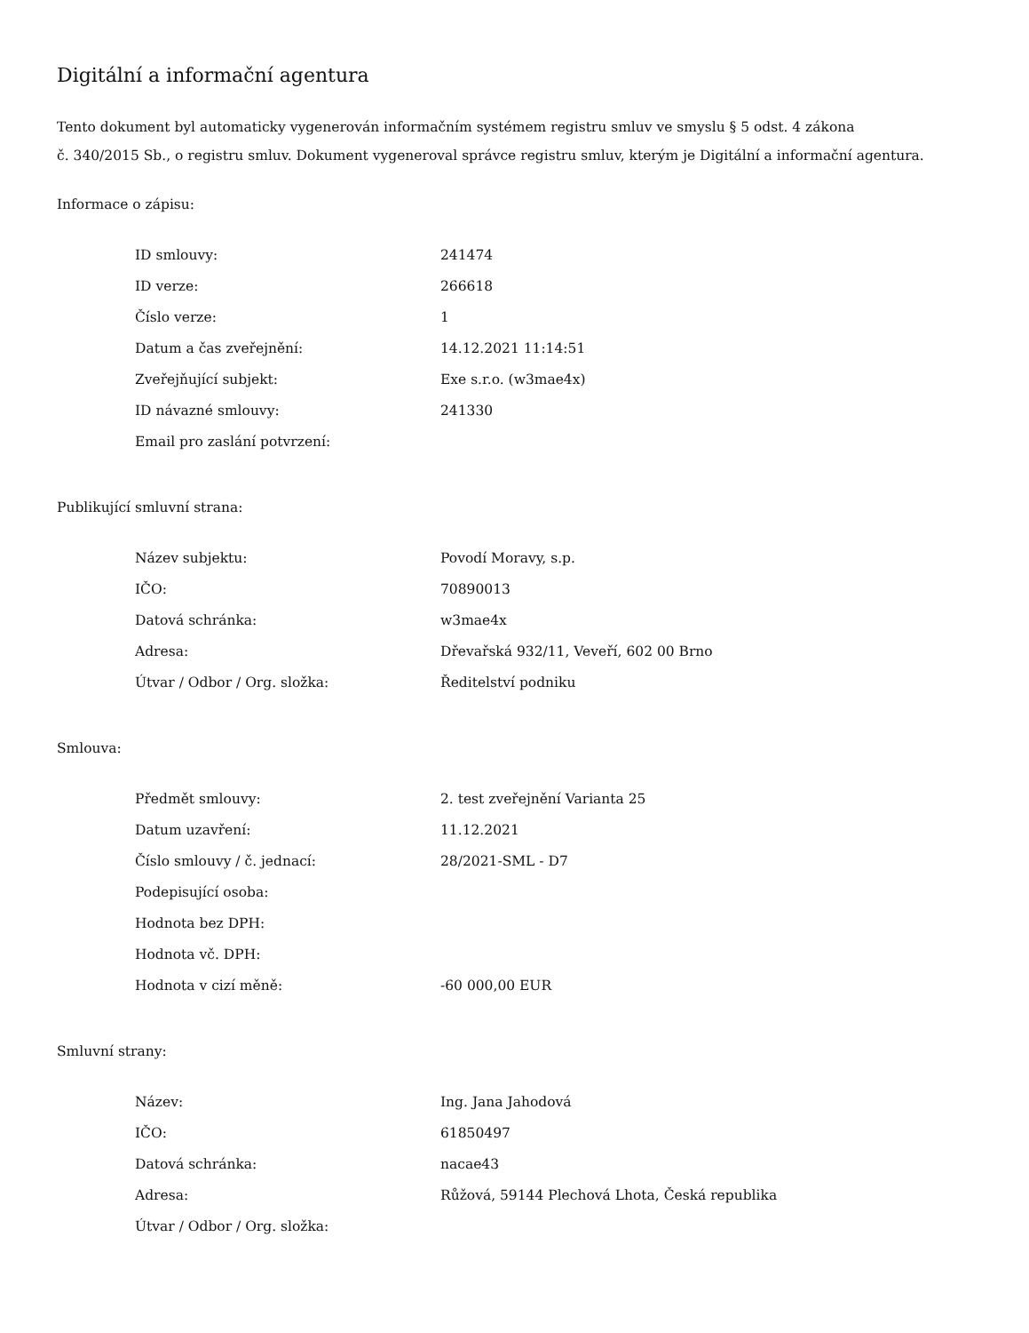Digitální a informační agentura
Tento dokument byl automaticky vygenerován informačním systémem registru smluv ve smyslu § 5 odst. 4 zákona
č. 340/2015 Sb., o registru smluv. Dokument vygeneroval správce registru smluv, kterým je Digitální a informační agentura.
Informace o zápisu:
| ID smlouvy: | 241474 |
| ID verze: | 266618 |
| Číslo verze: | 1 |
| Datum a čas zveřejnění: | 14.12.2021 11:14:51 |
| Zveřejňující subjekt: | Exe s.r.o. (w3mae4x) |
| ID návazné smlouvy: | 241330 |
| Email pro zaslání potvrzení: | |
Publikující smluvní strana:
| Název subjektu: | Povodí Moravy, s.p. |
| IČO: | 70890013 |
| Datová schránka: | w3mae4x |
| Adresa: | Dřevařská 932/11, Veveří, 602 00 Brno |
| Útvar / Odbor / Org. složka: | Ředitelství podniku |
Smlouva:
| Předmět smlouvy: | 2. test zveřejnění Varianta 25 |
| Datum uzavření: | 11.12.2021 |
| Číslo smlouvy / č. jednací: | 28/2021-SML - D7 |
| Podepisující osoba: | |
| Hodnota bez DPH: | |
| Hodnota vč. DPH: | |
| Hodnota v cizí měně: | -60 000,00 EUR |
Smluvní strany:
| Název: | Ing. Jana Jahodová |
| IČO: | 61850497 |
| Datová schránka: | nacae43 |
| Adresa: | Růžová, 59144 Plechová Lhota, Česká republika |
| Útvar / Odbor / Org. složka: | |